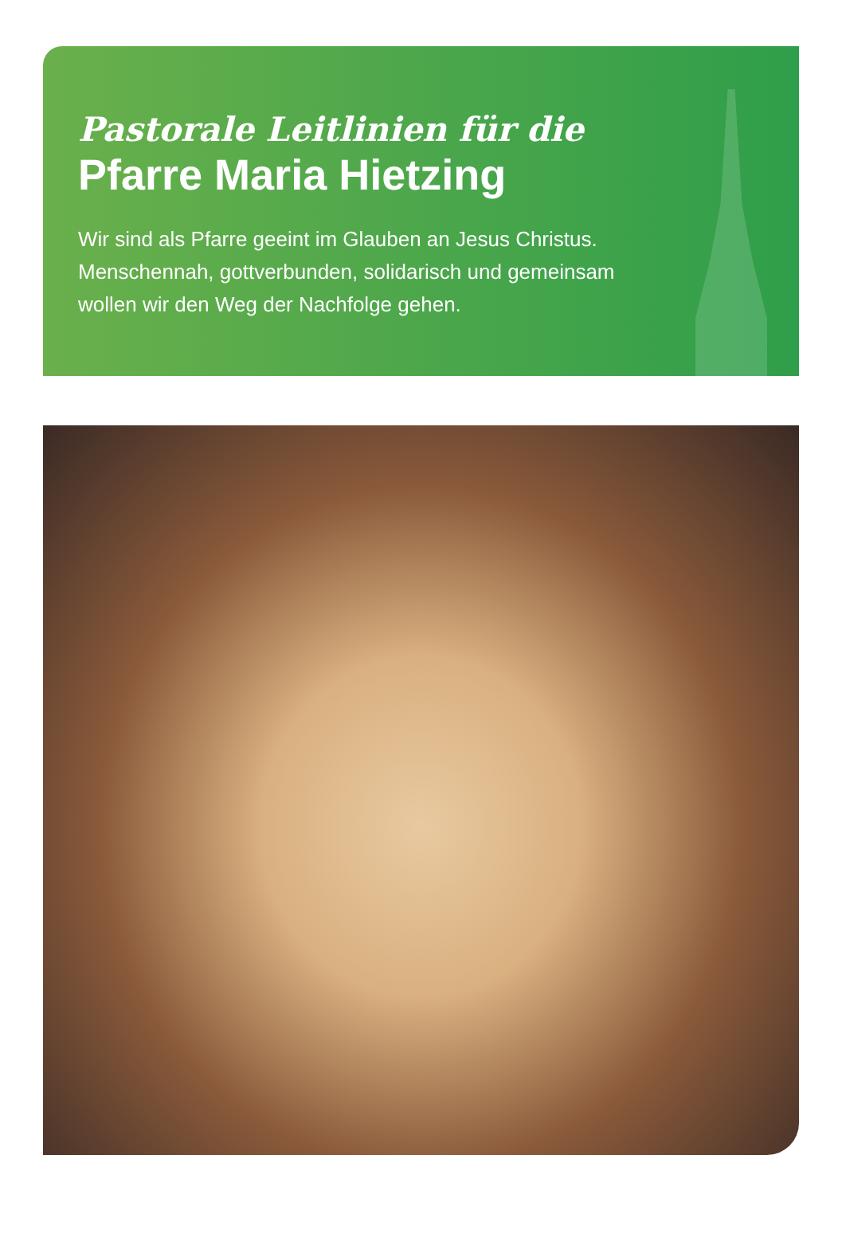Pastorale Leitlinien für die
Pfarre Maria Hietzing
Wir sind als Pfarre geeint im Glauben an Jesus Christus.
Menschennah, gottverbunden, solidarisch und gemeinsam
wollen wir den Weg der Nachfolge gehen.